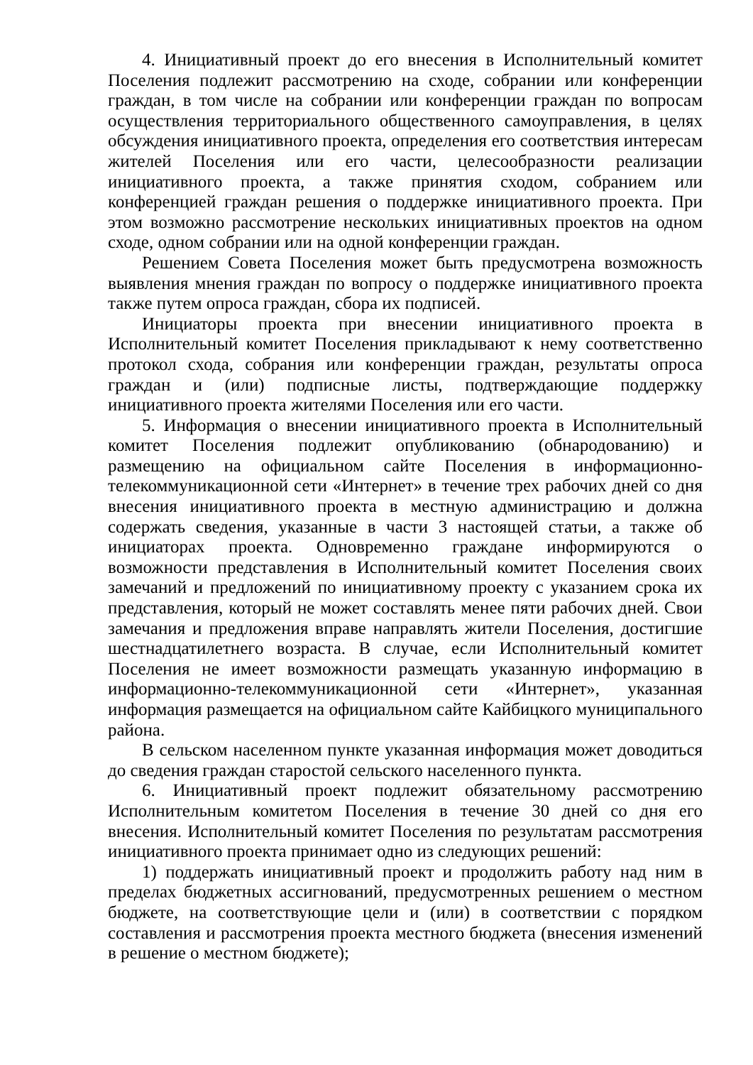4. Инициативный проект до его внесения в Исполнительный комитет Поселения подлежит рассмотрению на сходе, собрании или конференции граждан, в том числе на собрании или конференции граждан по вопросам осуществления территориального общественного самоуправления, в целях обсуждения инициативного проекта, определения его соответствия интересам жителей Поселения или его части, целесообразности реализации инициативного проекта, а также принятия сходом, собранием или конференцией граждан решения о поддержке инициативного проекта. При этом возможно рассмотрение нескольких инициативных проектов на одном сходе, одном собрании или на одной конференции граждан.
Решением Совета Поселения может быть предусмотрена возможность выявления мнения граждан по вопросу о поддержке инициативного проекта также путем опроса граждан, сбора их подписей.
Инициаторы проекта при внесении инициативного проекта в Исполнительный комитет Поселения прикладывают к нему соответственно протокол схода, собрания или конференции граждан, результаты опроса граждан и (или) подписные листы, подтверждающие поддержку инициативного проекта жителями Поселения или его части.
5. Информация о внесении инициативного проекта в Исполнительный комитет Поселения подлежит опубликованию (обнародованию) и размещению на официальном сайте Поселения в информационно-телекоммуникационной сети «Интернет» в течение трех рабочих дней со дня внесения инициативного проекта в местную администрацию и должна содержать сведения, указанные в части 3 настоящей статьи, а также об инициаторах проекта. Одновременно граждане информируются о возможности представления в Исполнительный комитет Поселения своих замечаний и предложений по инициативному проекту с указанием срока их представления, который не может составлять менее пяти рабочих дней. Свои замечания и предложения вправе направлять жители Поселения, достигшие шестнадцатилетнего возраста. В случае, если Исполнительный комитет Поселения не имеет возможности размещать указанную информацию в информационно-телекоммуникационной сети «Интернет», указанная информация размещается на официальном сайте Кайбицкого муниципального района.
В сельском населенном пункте указанная информация может доводиться до сведения граждан старостой сельского населенного пункта.
6. Инициативный проект подлежит обязательному рассмотрению Исполнительным комитетом Поселения в течение 30 дней со дня его внесения. Исполнительный комитет Поселения по результатам рассмотрения инициативного проекта принимает одно из следующих решений:
1) поддержать инициативный проект и продолжить работу над ним в пределах бюджетных ассигнований, предусмотренных решением о местном бюджете, на соответствующие цели и (или) в соответствии с порядком составления и рассмотрения проекта местного бюджета (внесения изменений в решение о местном бюджете);